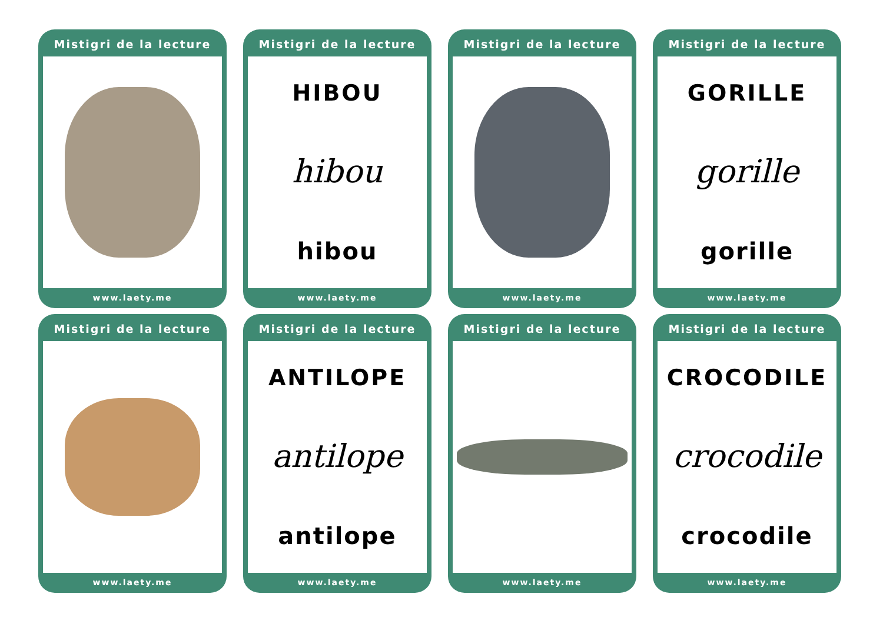Mistigri de la lecture
www.laety.me
Mistigri de la lecture
HIBOU
hibou
hibou
www.laety.me
Mistigri de la lecture
www.laety.me
Mistigri de la lecture
GORILLE
gorille
gorille
www.laety.me
Mistigri de la lecture
www.laety.me
Mistigri de la lecture
ANTILOPE
antilope
antilope
www.laety.me
Mistigri de la lecture
www.laety.me
Mistigri de la lecture
CROCODILE
crocodile
crocodile
www.laety.me